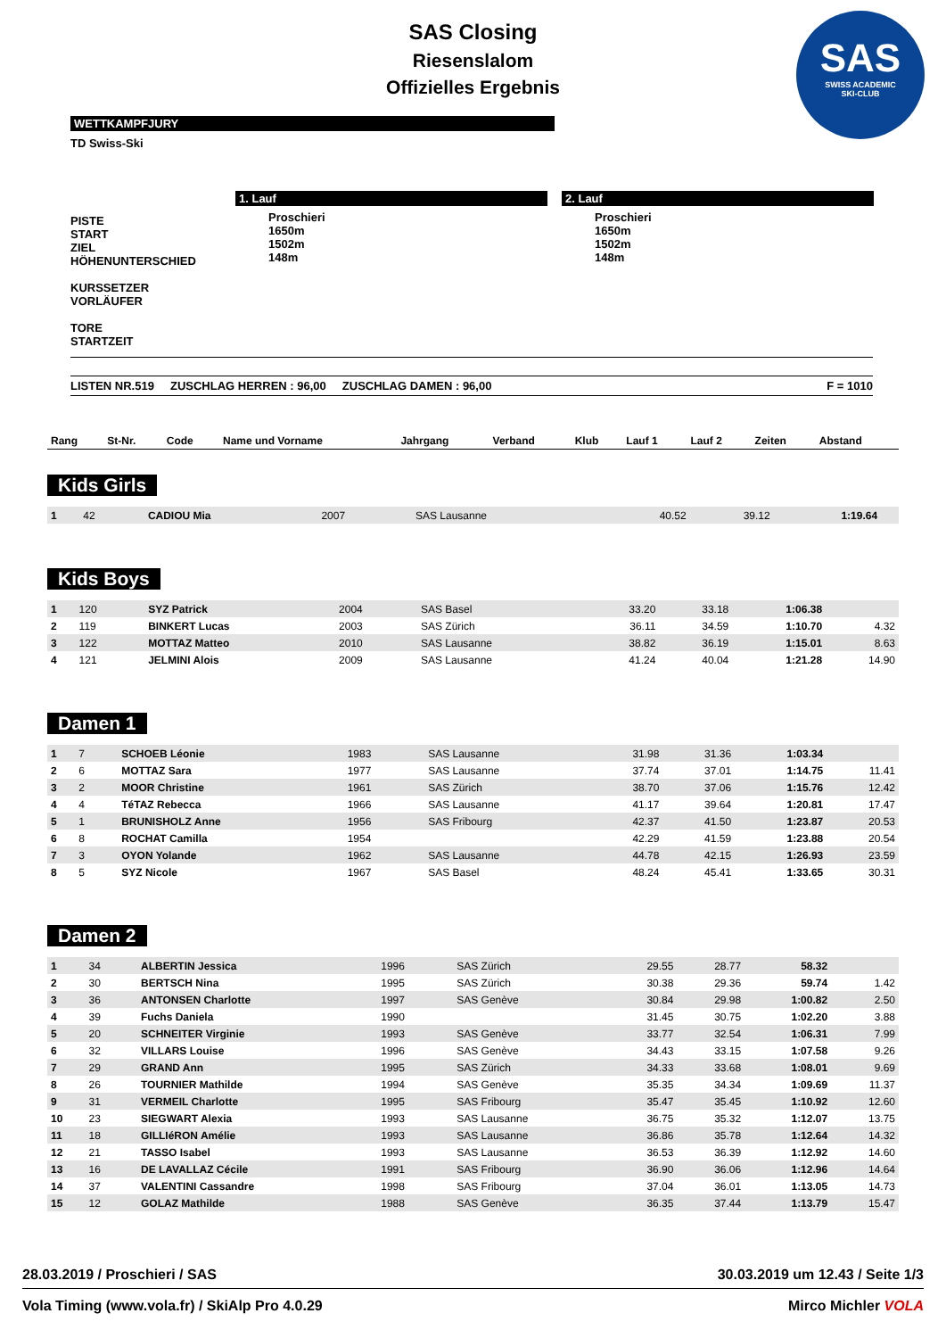SAS Closing
Riesenslalom
Offizielles Ergebnis
SAS
SWISS ACADEMIC
SKI-CLUB
WETTKAMPFJURY
TD Swiss-Ski
PISTE
START
ZIEL
HÖHENUNTERSCHIED
KURSSETZER
VORLÄUFER
TORE
STARTZEIT
1. Lauf
Proschieri
1650m
1502m
148m
2. Lauf
Proschieri
1650m
1502m
148m
LISTEN NR.519 ZUSCHLAG HERREN : 96,00 ZUSCHLAG DAMEN : 96,00 F = 1010
| Rang | St-Nr. | Code | Name und Vorname | Jahrgang | Verband | Klub | Lauf 1 | Lauf 2 | Zeiten | Abstand |
| --- | --- | --- | --- | --- | --- | --- | --- | --- | --- | --- |
Kids Girls
| 1 | 42 | | CADIOU Mia | 2007 | | SAS Lausanne | 40.52 | 39.12 | 1:19.64 | |
Kids Boys
| 1 | 120 | | SYZ Patrick | 2004 | | SAS Basel | 33.20 | 33.18 | 1:06.38 | |
| 2 | 119 | | BINKERT Lucas | 2003 | | SAS Zürich | 36.11 | 34.59 | 1:10.70 | 4.32 |
| 3 | 122 | | MOTTAZ Matteo | 2010 | | SAS Lausanne | 38.82 | 36.19 | 1:15.01 | 8.63 |
| 4 | 121 | | JELMINI Alois | 2009 | | SAS Lausanne | 41.24 | 40.04 | 1:21.28 | 14.90 |
Damen 1
| 1 | 7 | | SCHOEB Léonie | 1983 | | SAS Lausanne | 31.98 | 31.36 | 1:03.34 | |
| 2 | 6 | | MOTTAZ Sara | 1977 | | SAS Lausanne | 37.74 | 37.01 | 1:14.75 | 11.41 |
| 3 | 2 | | MOOR Christine | 1961 | | SAS Zürich | 38.70 | 37.06 | 1:15.76 | 12.42 |
| 4 | 4 | | TéTAZ Rebecca | 1966 | | SAS Lausanne | 41.17 | 39.64 | 1:20.81 | 17.47 |
| 5 | 1 | | BRUNISHOLZ Anne | 1956 | | SAS Fribourg | 42.37 | 41.50 | 1:23.87 | 20.53 |
| 6 | 8 | | ROCHAT Camilla | 1954 | | | 42.29 | 41.59 | 1:23.88 | 20.54 |
| 7 | 3 | | OYON Yolande | 1962 | | SAS Lausanne | 44.78 | 42.15 | 1:26.93 | 23.59 |
| 8 | 5 | | SYZ Nicole | 1967 | | SAS Basel | 48.24 | 45.41 | 1:33.65 | 30.31 |
Damen 2
| 1 | 34 | | ALBERTIN Jessica | 1996 | | SAS Zürich | 29.55 | 28.77 | 58.32 | |
| 2 | 30 | | BERTSCH Nina | 1995 | | SAS Zürich | 30.38 | 29.36 | 59.74 | 1.42 |
| 3 | 36 | | ANTONSEN Charlotte | 1997 | | SAS Genève | 30.84 | 29.98 | 1:00.82 | 2.50 |
| 4 | 39 | | Fuchs Daniela | 1990 | | | 31.45 | 30.75 | 1:02.20 | 3.88 |
| 5 | 20 | | SCHNEITER Virginie | 1993 | | SAS Genève | 33.77 | 32.54 | 1:06.31 | 7.99 |
| 6 | 32 | | VILLARS Louise | 1996 | | SAS Genève | 34.43 | 33.15 | 1:07.58 | 9.26 |
| 7 | 29 | | GRAND Ann | 1995 | | SAS Zürich | 34.33 | 33.68 | 1:08.01 | 9.69 |
| 8 | 26 | | TOURNIER Mathilde | 1994 | | SAS Genève | 35.35 | 34.34 | 1:09.69 | 11.37 |
| 9 | 31 | | VERMEIL Charlotte | 1995 | | SAS Fribourg | 35.47 | 35.45 | 1:10.92 | 12.60 |
| 10 | 23 | | SIEGWART Alexia | 1993 | | SAS Lausanne | 36.75 | 35.32 | 1:12.07 | 13.75 |
| 11 | 18 | | GILLIéRON Amélie | 1993 | | SAS Lausanne | 36.86 | 35.78 | 1:12.64 | 14.32 |
| 12 | 21 | | TASSO Isabel | 1993 | | SAS Lausanne | 36.53 | 36.39 | 1:12.92 | 14.60 |
| 13 | 16 | | DE LAVALLAZ Cécile | 1991 | | SAS Fribourg | 36.90 | 36.06 | 1:12.96 | 14.64 |
| 14 | 37 | | VALENTINI Cassandre | 1998 | | SAS Fribourg | 37.04 | 36.01 | 1:13.05 | 14.73 |
| 15 | 12 | | GOLAZ Mathilde | 1988 | | SAS Genève | 36.35 | 37.44 | 1:13.79 | 15.47 |
28.03.2019 / Proschieri / SAS 30.03.2019 um 12.43 / Seite 1/3
Vola Timing (www.vola.fr) / SkiAlp Pro 4.0.29 Mirco Michler VOLA